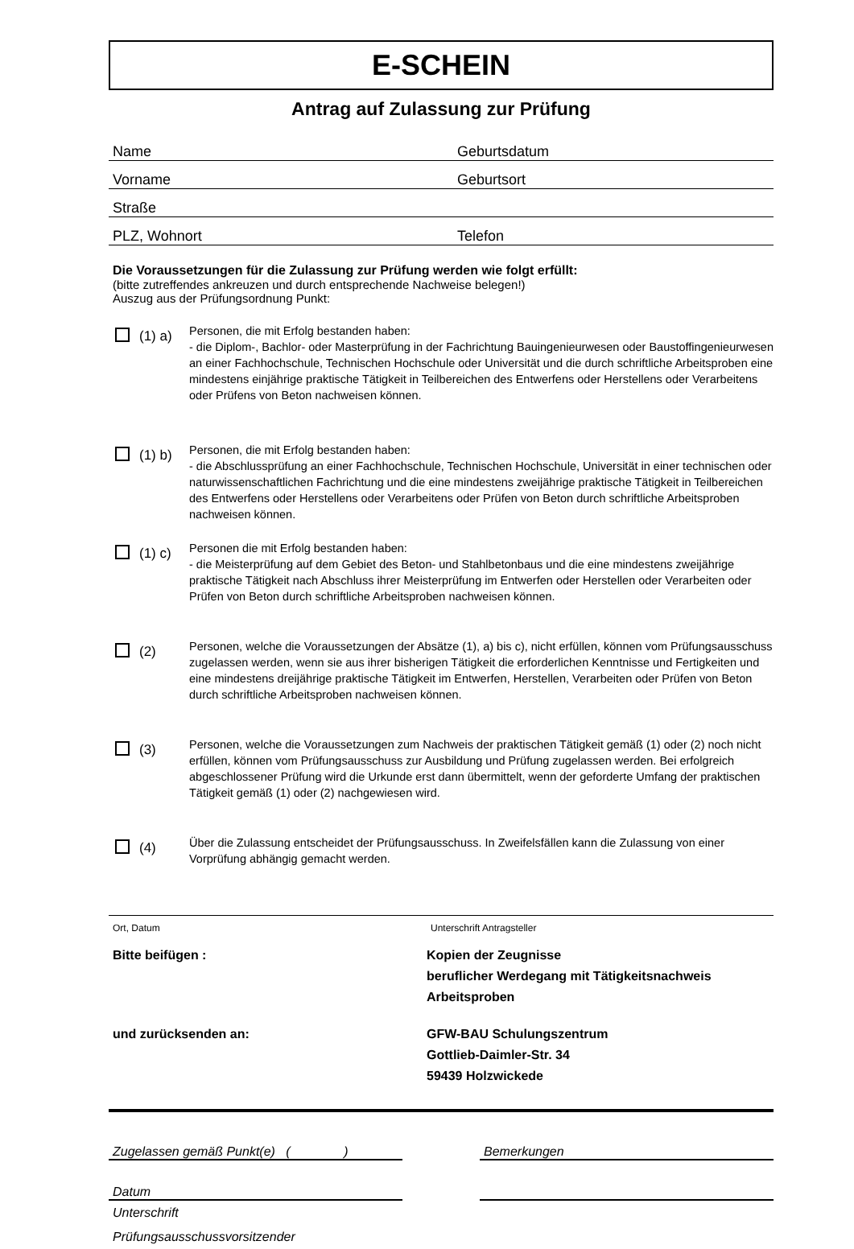E-SCHEIN
Antrag auf Zulassung zur Prüfung
Name Geburtsdatum
Vorname Geburtsort
Straße
PLZ, Wohnort Telefon
Die Voraussetzungen für die Zulassung zur Prüfung werden wie folgt erfüllt:
(bitte zutreffendes ankreuzen und durch entsprechende Nachweise belegen!)
Auszug aus der Prüfungsordnung Punkt:
(1) a)
Personen, die mit Erfolg bestanden haben:
- die Diplom-, Bachlor- oder Masterprüfung in der Fachrichtung Bauingenieurwesen oder Baustoffingenieurwesen an einer Fachhochschule, Technischen Hochschule oder Universität und die durch schriftliche Arbeitsproben eine mindestens einjährige praktische Tätigkeit in Teilbereichen des Entwerfens oder Herstellens oder Verarbeitens oder Prüfens von Beton nachweisen können.
(1) b)
Personen, die mit Erfolg bestanden haben:
- die Abschlussprüfung an einer Fachhochschule, Technischen Hochschule, Universität in einer technischen oder naturwissenschaftlichen Fachrichtung und die eine mindestens zweijährige praktische Tätigkeit in Teilbereichen des Entwerfens oder Herstellens oder Verarbeitens oder Prüfen von Beton durch schriftliche Arbeitsproben nachweisen können.
(1) c)
Personen die mit Erfolg bestanden haben:
- die Meisterprüfung auf dem Gebiet des Beton- und Stahlbetonbaus und die eine mindestens zweijährige praktische Tätigkeit nach Abschluss ihrer Meisterprüfung im Entwerfen oder Herstellen oder Verarbeiten oder Prüfen von Beton durch schriftliche Arbeitsproben nachweisen können.
(2)
Personen, welche die Voraussetzungen der Absätze (1), a) bis c), nicht erfüllen, können vom Prüfungsausschuss zugelassen werden, wenn sie aus ihrer bisherigen Tätigkeit die erforderlichen Kenntnisse und Fertigkeiten und eine mindestens dreijährige praktische Tätigkeit im Entwerfen, Herstellen, Verarbeiten oder Prüfen von Beton durch schriftliche Arbeitsproben nachweisen können.
(3)
Personen, welche die Voraussetzungen zum Nachweis der praktischen Tätigkeit gemäß (1) oder (2) noch nicht erfüllen, können vom Prüfungsausschuss zur Ausbildung und Prüfung zugelassen werden. Bei erfolgreich abgeschlossener Prüfung wird die Urkunde erst dann übermittelt, wenn der geforderte Umfang der praktischen Tätigkeit gemäß (1) oder (2) nachgewiesen wird.
(4)
Über die Zulassung entscheidet der Prüfungsausschuss. In Zweifelsfällen kann die Zulassung von einer Vorprüfung abhängig gemacht werden.
Ort, Datum Unterschrift Antragsteller
Bitte beifügen : Kopien der Zeugnisse
beruflicher Werdegang mit Tätigkeitsnachweis
Arbeitsproben
und zurücksenden an: GFW-BAU Schulungszentrum
Gottlieb-Daimler-Str. 34
59439 Holzwickede
Zugelassen gemäß Punkt(e) ( )
Bemerkungen
Datum
Unterschrift
Prüfungsausschussvorsitzender